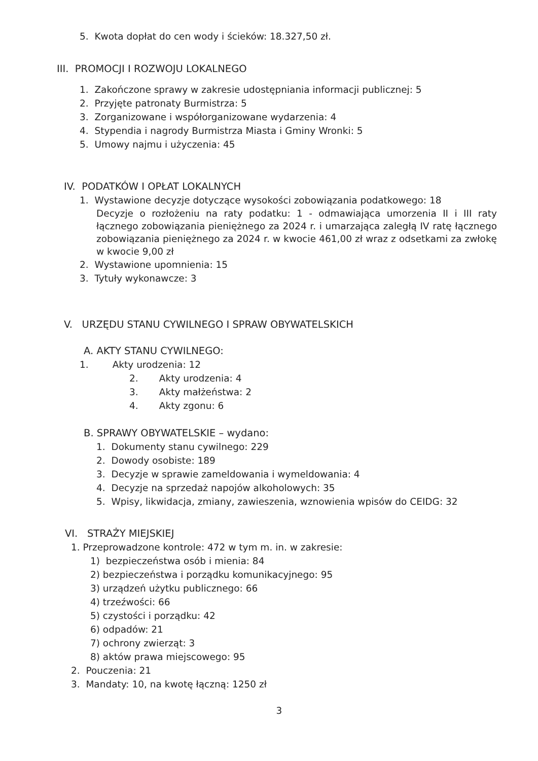5. Kwota dopłat do cen wody i ścieków: 18.327,50 zł.
III. PROMOCJI I ROZWOJU LOKALNEGO
1. Zakończone sprawy w zakresie udostępniania informacji publicznej: 5
2. Przyjęte patronaty Burmistrza: 5
3. Zorganizowane i współorganizowane wydarzenia: 4
4. Stypendia i nagrody Burmistrza Miasta i Gminy Wronki: 5
5. Umowy najmu i użyczenia: 45
IV. PODATKÓW I OPŁAT LOKALNYCH
1. Wystawione decyzje dotyczące wysokości zobowiązania podatkowego: 18
Decyzje o rozłożeniu na raty podatku: 1 - odmawiająca umorzenia II i III raty łącznego zobowiązania pieniężnego za 2024 r. i umarzająca zaległą IV ratę łącznego zobowiązania pieniężnego za 2024 r. w kwocie 461,00 zł wraz z odsetkami za zwłokę w kwocie 9,00 zł
2. Wystawione upomnienia: 15
3. Tytuły wykonawcze: 3
V. URZĘDU STANU CYWILNEGO I SPRAW OBYWATELSKICH
A. AKTY STANU CYWILNEGO:
1. Akty urodzenia: 12
2. Akty urodzenia: 4
3. Akty małżeństwa: 2
4. Akty zgonu: 6
B. SPRAWY OBYWATELSKIE – wydano:
1. Dokumenty stanu cywilnego: 229
2. Dowody osobiste: 189
3. Decyzje w sprawie zameldowania i wymeldowania: 4
4. Decyzje na sprzedaż napojów alkoholowych: 35
5. Wpisy, likwidacja, zmiany, zawieszenia, wznowienia wpisów do CEIDG: 32
VI. STRAŻY MIEJSKIEJ
1. Przeprowadzone kontrole: 472 w tym m. in. w zakresie:
1) bezpieczeństwa osób i mienia: 84
2) bezpieczeństwa i porządku komunikacyjnego: 95
3) urządzeń użytku publicznego: 66
4) trzeźwości: 66
5) czystości i porządku: 42
6) odpadów: 21
7) ochrony zwierząt: 3
8) aktów prawa miejscowego: 95
2. Pouczenia: 21
3. Mandaty: 10, na kwotę łączną: 1250 zł
3